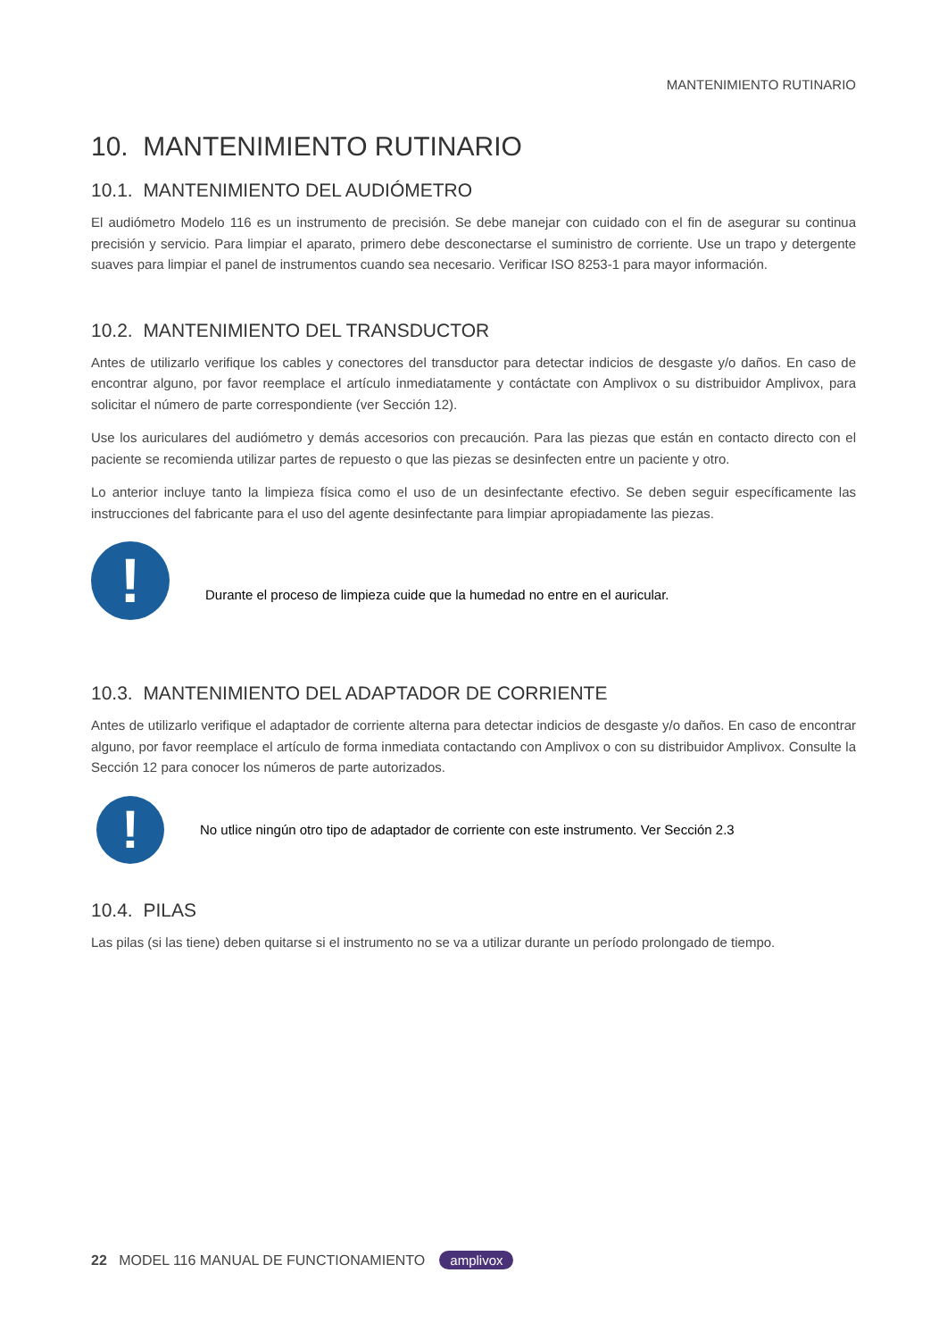MANTENIMIENTO RUTINARIO
10. MANTENIMIENTO RUTINARIO
10.1. MANTENIMIENTO DEL AUDIÓMETRO
El audiómetro Modelo 116 es un instrumento de precisión. Se debe manejar con cuidado con el fin de asegurar su continua precisión y servicio. Para limpiar el aparato, primero debe desconectarse el suministro de corriente. Use un trapo y detergente suaves para limpiar el panel de instrumentos cuando sea necesario. Verificar ISO 8253-1 para mayor información.
10.2. MANTENIMIENTO DEL TRANSDUCTOR
Antes de utilizarlo verifique los cables y conectores del transductor para detectar indicios de desgaste y/o daños. En caso de encontrar alguno, por favor reemplace el artículo inmediatamente y contáctate con Amplivox o su distribuidor Amplivox, para solicitar el número de parte correspondiente (ver Sección 12).
Use los auriculares del audiómetro y demás accesorios con precaución. Para las piezas que están en contacto directo con el paciente se recomienda utilizar partes de repuesto o que las piezas se desinfecten entre un paciente y otro.
Lo anterior incluye tanto la limpieza física como el uso de un desinfectante efectivo. Se deben seguir específicamente las instrucciones del fabricante para el uso del agente desinfectante para limpiar apropiadamente las piezas.
!
Durante el proceso de limpieza cuide que la humedad no entre en el auricular.
10.3. MANTENIMIENTO DEL ADAPTADOR DE CORRIENTE
Antes de utilizarlo verifique el adaptador de corriente alterna para detectar indicios de desgaste y/o daños. En caso de encontrar alguno, por favor reemplace el artículo de forma inmediata contactando con Amplivox o con su distribuidor Amplivox. Consulte la Sección 12 para conocer los números de parte autorizados.
!
No utlice ningún otro tipo de adaptador de corriente con este instrumento. Ver Sección 2.3
10.4. PILAS
Las pilas (si las tiene) deben quitarse si el instrumento no se va a utilizar durante un período prolongado de tiempo.
22 MODEL 116 MANUAL DE FUNCTIONAMIENTO amplivox